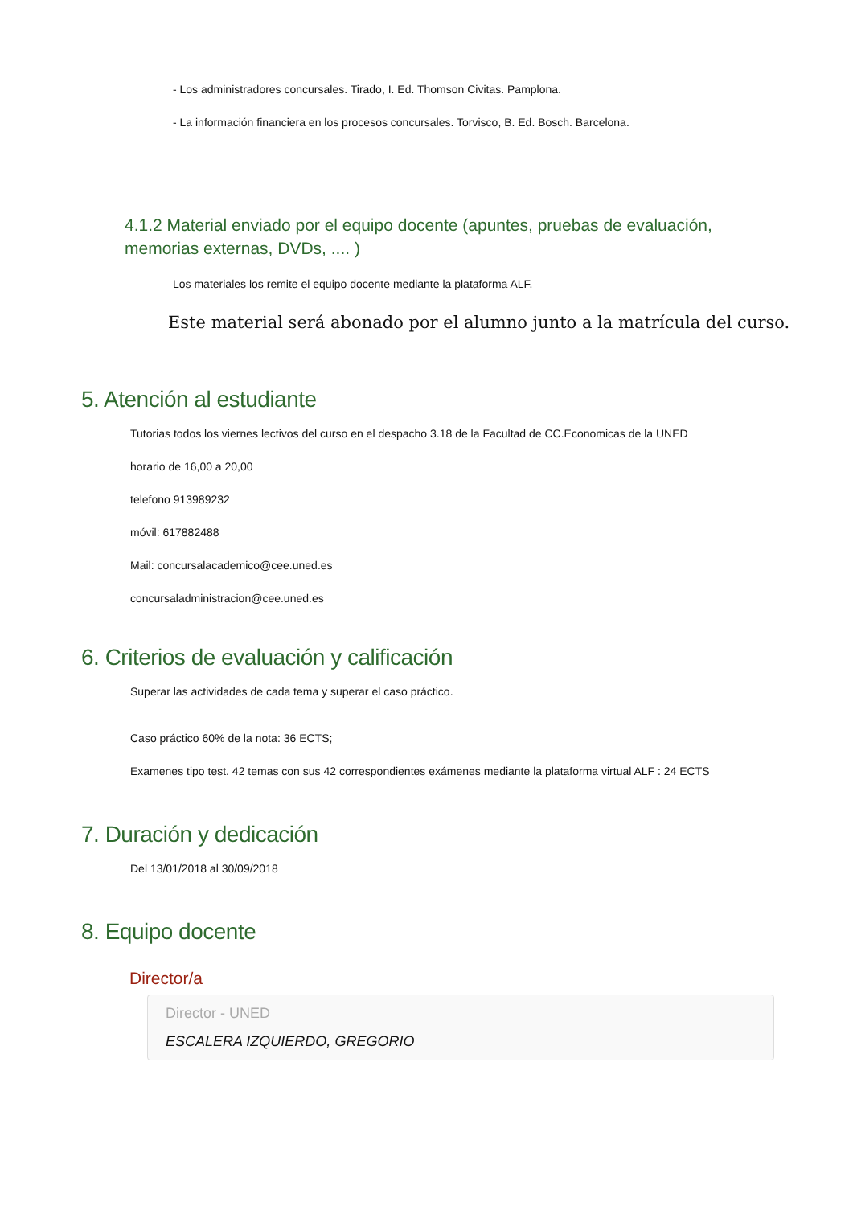- Los administradores concursales. Tirado, I. Ed. Thomson Civitas. Pamplona.
- La información financiera en los procesos concursales. Torvisco, B. Ed. Bosch. Barcelona.
4.1.2 Material enviado por el equipo docente (apuntes, pruebas de evaluación, memorias externas, DVDs, .... )
Los materiales los remite el equipo docente mediante la plataforma ALF.
Este material será abonado por el alumno junto a la matrícula del curso.
5. Atención al estudiante
Tutorias todos los viernes lectivos del curso en el despacho 3.18 de la Facultad de CC.Economicas de la UNED
horario de 16,00 a 20,00
telefono 913989232
móvil: 617882488
Mail: concursalacademico@cee.uned.es
concursaladministracion@cee.uned.es
6. Criterios de evaluación y calificación
Superar las actividades de cada tema y superar el caso práctico.
Caso práctico 60% de la nota: 36 ECTS;
Examenes tipo test. 42 temas con sus 42 correspondientes exámenes mediante la plataforma virtual ALF : 24 ECTS
7. Duración y dedicación
Del 13/01/2018 al 30/09/2018
8. Equipo docente
Director/a
Director - UNED
ESCALERA IZQUIERDO, GREGORIO